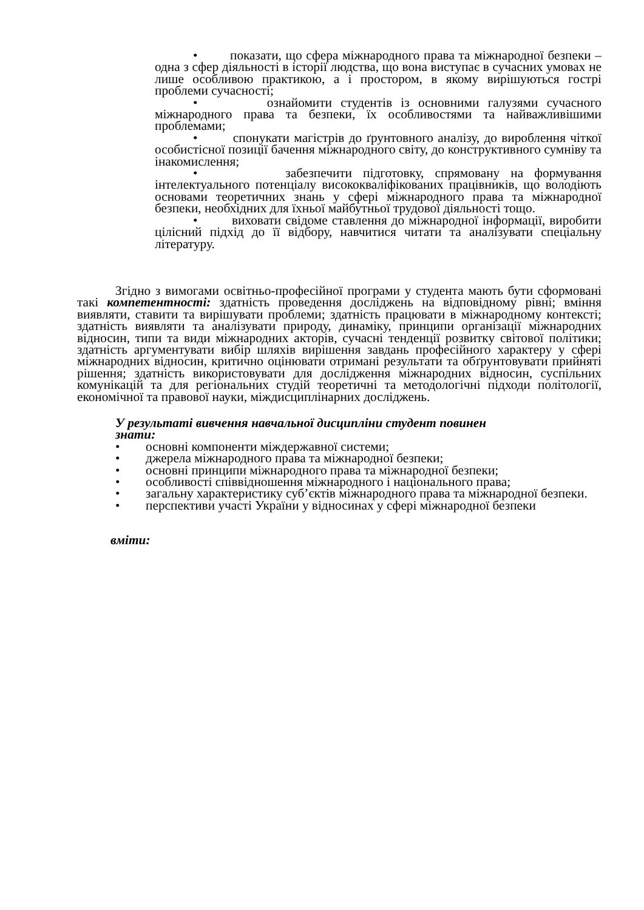• показати, що сфера міжнародного права та міжнародної безпеки – одна з сфер діяльності в історії людства, що вона виступає в сучасних умовах не лише особливою практикою, а і простором, в якому вирішуються гострі проблеми сучасності;
• ознайомити студентів із основними галузями сучасного міжнародного права та безпеки, їх особливостями та найважливішими проблемами;
• спонукати магістрів до ґрунтовного аналізу, до вироблення чіткої особистісної позиції бачення міжнародного світу, до конструктивного сумніву та інакомислення;
• забезпечити підготовку, спрямовану на формування інтелектуального потенціалу висококваліфікованих працівників, що володіють основами теоретичних знань у сфері міжнародного права та міжнародної безпеки, необхідних для їхньої майбутньої трудової діяльності тощо.
• виховати свідоме ставлення до міжнародної інформації, виробити цілісний підхід до її відбору, навчитися читати та аналізувати спеціальну літературу.
Згідно з вимогами освітньо-професійної програми у студента мають бути сформовані такі компетентності: здатність проведення досліджень на відповідному рівні; вміння виявляти, ставити та вирішувати проблеми; здатність працювати в міжнародному контексті; здатність виявляти та аналізувати природу, динаміку, принципи організації міжнародних відносин, типи та види міжнародних акторів, сучасні тенденції розвитку світової політики; здатність аргументувати вибір шляхів вирішення завдань професійного характеру у сфері міжнародних відносин, критично оцінювати отримані результати та обґрунтовувати прийняті рішення; здатність використовувати для дослідження міжнародних відносин, суспільних комунікацій та для регіональних студій теоретичні та методологічні підходи політології, економічної та правової науки, міждисциплінарних досліджень.
У результаті вивчення навчальної дисципліни студент повинен
знати:
• основні компоненти міждержавної системи;
• джерела міжнародного права та міжнародної безпеки;
• основні принципи міжнародного права та міжнародної безпеки;
• особливості співвідношення міжнародного і національного права;
• загальну характеристику суб’єктів міжнародного права та міжнародної безпеки.
• перспективи участі України у відносинах у сфері міжнародної безпеки
вміти: